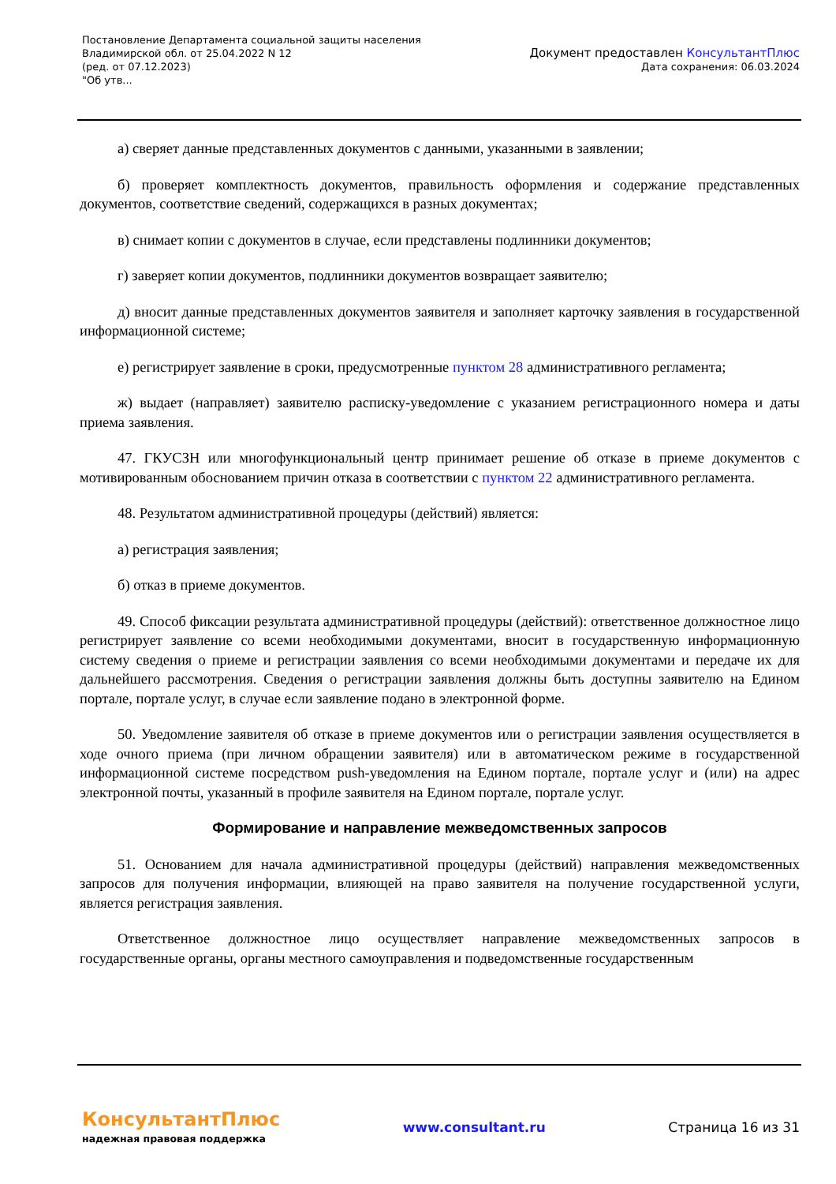Постановление Департамента социальной защиты населения
Владимирской обл. от 25.04.2022 N 12
(ред. от 07.12.2023)
"Об утв...
Документ предоставлен КонсультантПлюс
Дата сохранения: 06.03.2024
а) сверяет данные представленных документов с данными, указанными в заявлении;
б) проверяет комплектность документов, правильность оформления и содержание представленных документов, соответствие сведений, содержащихся в разных документах;
в) снимает копии с документов в случае, если представлены подлинники документов;
г) заверяет копии документов, подлинники документов возвращает заявителю;
д) вносит данные представленных документов заявителя и заполняет карточку заявления в государственной информационной системе;
е) регистрирует заявление в сроки, предусмотренные пунктом 28 административного регламента;
ж) выдает (направляет) заявителю расписку-уведомление с указанием регистрационного номера и даты приема заявления.
47. ГКУСЗН или многофункциональный центр принимает решение об отказе в приеме документов с мотивированным обоснованием причин отказа в соответствии с пунктом 22 административного регламента.
48. Результатом административной процедуры (действий) является:
а) регистрация заявления;
б) отказ в приеме документов.
49. Способ фиксации результата административной процедуры (действий): ответственное должностное лицо регистрирует заявление со всеми необходимыми документами, вносит в государственную информационную систему сведения о приеме и регистрации заявления со всеми необходимыми документами и передаче их для дальнейшего рассмотрения. Сведения о регистрации заявления должны быть доступны заявителю на Едином портале, портале услуг, в случае если заявление подано в электронной форме.
50. Уведомление заявителя об отказе в приеме документов или о регистрации заявления осуществляется в ходе очного приема (при личном обращении заявителя) или в автоматическом режиме в государственной информационной системе посредством push-уведомления на Едином портале, портале услуг и (или) на адрес электронной почты, указанный в профиле заявителя на Едином портале, портале услуг.
Формирование и направление межведомственных запросов
51. Основанием для начала административной процедуры (действий) направления межведомственных запросов для получения информации, влияющей на право заявителя на получение государственной услуги, является регистрация заявления.
Ответственное должностное лицо осуществляет направление межведомственных запросов в государственные органы, органы местного самоуправления и подведомственные государственным
КонсультантПлюс
надежная правовая поддержка
www.consultant.ru Страница 16 из 31